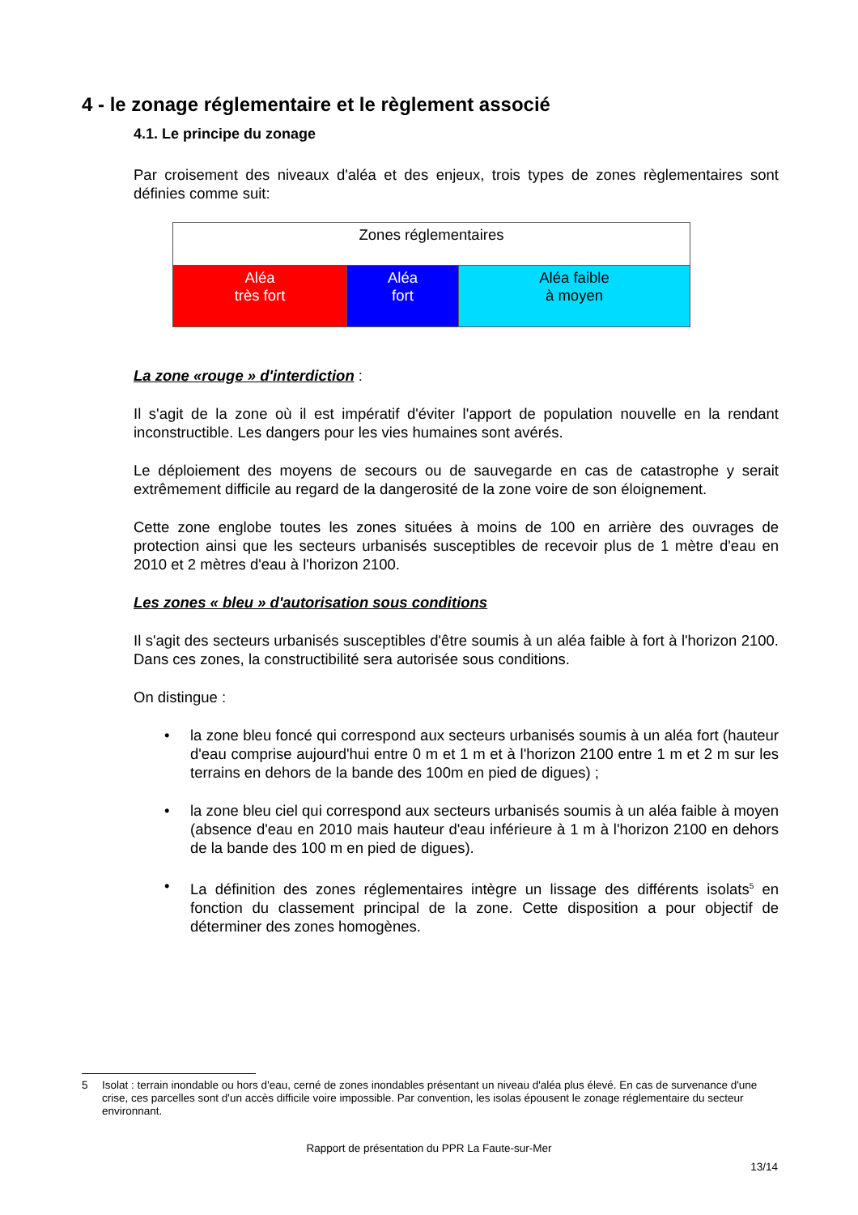4 - le zonage réglementaire et le règlement associé
4.1. Le principe du zonage
Par croisement des niveaux d'aléa et des enjeux, trois types de zones règlementaires sont définies comme suit:
| Zones réglementaires | | |
| Aléa très fort | Aléa fort | Aléa faible à moyen |
La zone «rouge » d'interdiction :
Il s'agit de la zone où il est impératif d'éviter l'apport de population nouvelle en la rendant inconstructible. Les dangers pour les vies humaines sont avérés.
Le déploiement des moyens de secours ou de sauvegarde en cas de catastrophe y serait extrêmement difficile au regard de la dangerosité de la zone voire de son éloignement.
Cette zone englobe toutes les zones situées à moins de 100 en arrière des ouvrages de protection ainsi que les secteurs urbanisés susceptibles de recevoir plus de 1 mètre d'eau en 2010 et 2 mètres d'eau à l'horizon 2100.
Les zones « bleu » d'autorisation sous conditions
Il s'agit des secteurs urbanisés susceptibles d'être soumis à un aléa faible à fort à l'horizon 2100. Dans ces zones, la constructibilité sera autorisée sous conditions.
On distingue :
• la zone bleu foncé qui correspond aux secteurs urbanisés soumis à un aléa fort (hauteur d'eau comprise aujourd'hui entre 0 m et 1 m et à l'horizon 2100 entre 1 m et 2 m sur les terrains en dehors de la bande des 100m en pied de digues) ;
• la zone bleu ciel qui correspond aux secteurs urbanisés soumis à un aléa faible à moyen (absence d'eau en 2010 mais hauteur d'eau inférieure à 1 m à l'horizon 2100 en dehors de la bande des 100 m en pied de digues).
• La définition des zones réglementaires intègre un lissage des différents isolats<sup>5</sup> en fonction du classement principal de la zone. Cette disposition a pour objectif de déterminer des zones homogènes.
5 Isolat : terrain inondable ou hors d'eau, cerné de zones inondables présentant un niveau d'aléa plus élevé. En cas de survenance d'une crise, ces parcelles sont d'un accès difficile voire impossible. Par convention, les isolas épousent le zonage réglementaire du secteur environnant.
Rapport de présentation du PPR La Faute-sur-Mer
13/14